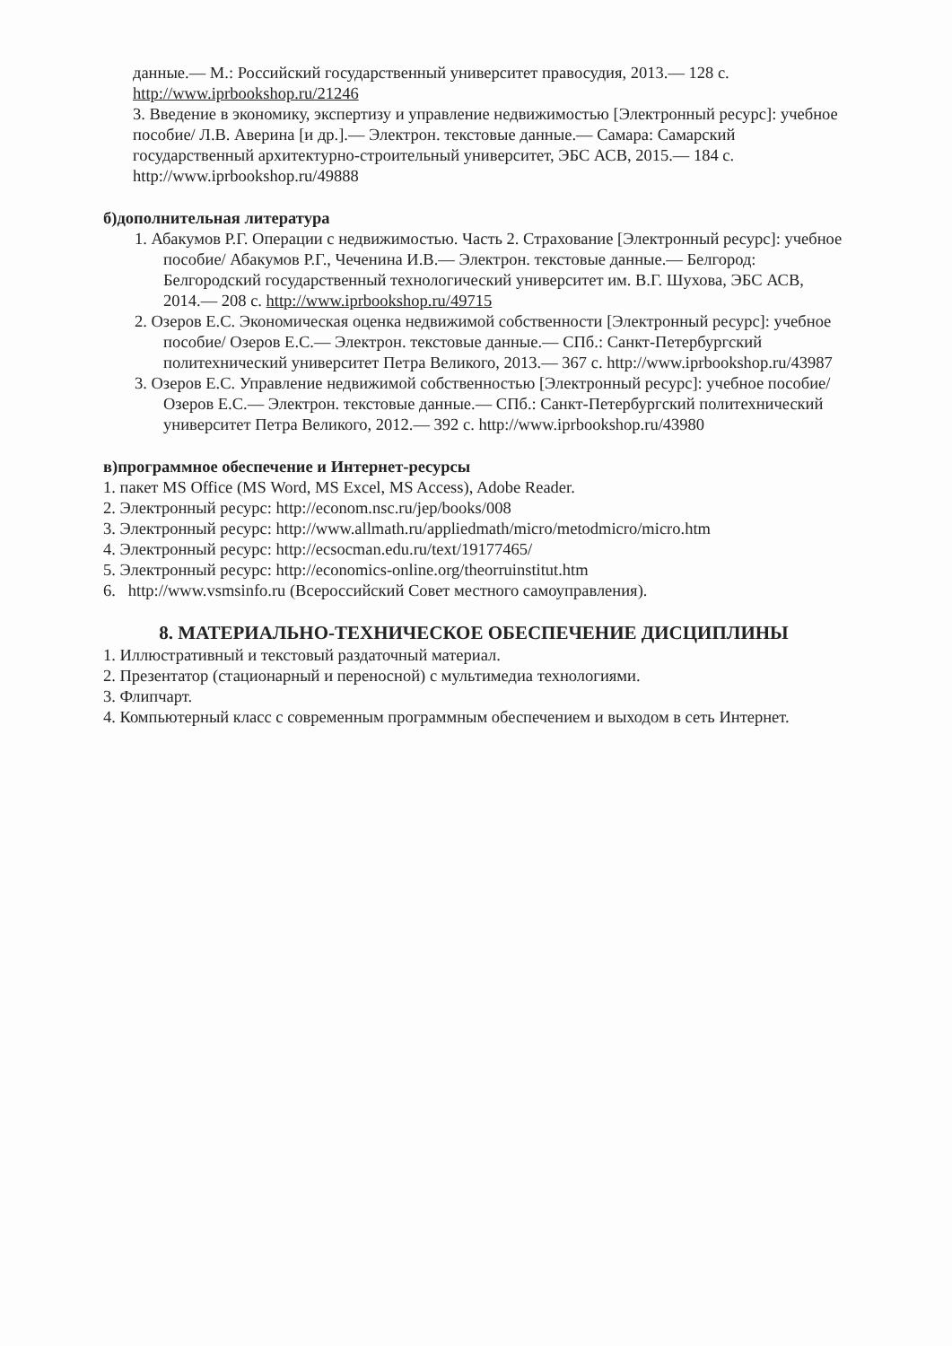данные.— М.: Российский государственный университет правосудия, 2013.— 128 с. http://www.iprbookshop.ru/21246
3. Введение в экономику, экспертизу и управление недвижимостью [Электронный ресурс]: учебное пособие/ Л.В. Аверина [и др.].— Электрон. текстовые данные.— Самара: Самарский государственный архитектурно-строительный университет, ЭБС АСВ, 2015.— 184 с. http://www.iprbookshop.ru/49888
б)дополнительная литература
1. Абакумов Р.Г. Операции с недвижимостью. Часть 2. Страхование [Электронный ресурс]: учебное пособие/ Абакумов Р.Г., Чеченина И.В.— Электрон. текстовые данные.— Белгород: Белгородский государственный технологический университет им. В.Г. Шухова, ЭБС АСВ, 2014.— 208 с. http://www.iprbookshop.ru/49715
2. Озеров Е.С. Экономическая оценка недвижимой собственности [Электронный ресурс]: учебное пособие/ Озеров Е.С.— Электрон. текстовые данные.— СПб.: Санкт-Петербургский политехнический университет Петра Великого, 2013.— 367 с. http://www.iprbookshop.ru/43987
3. Озеров Е.С. Управление недвижимой собственностью [Электронный ресурс]: учебное пособие/ Озеров Е.С.— Электрон. текстовые данные.— СПб.: Санкт-Петербургский политехнический университет Петра Великого, 2012.— 392 с. http://www.iprbookshop.ru/43980
в)программное обеспечение и Интернет-ресурсы
1. пакет MS Office (MS Word, MS Excel, MS Access), Adobe Reader.
2. Электронный ресурс: http://econom.nsc.ru/jep/books/008
3. Электронный ресурс: http://www.allmath.ru/appliedmath/micro/metodmicro/micro.htm
4. Электронный ресурс: http://ecsocman.edu.ru/text/19177465/
5. Электронный ресурс: http://economics-online.org/theorruinstitut.htm
6. http://www.vsmsinfo.ru (Всероссийский Совет местного самоуправления).
8. МАТЕРИАЛЬНО-ТЕХНИЧЕСКОЕ ОБЕСПЕЧЕНИЕ ДИСЦИПЛИНЫ
1. Иллюстративный и текстовый раздаточный материал.
2. Презентатор (стационарный и переносной) с мультимедиа технологиями.
3. Флипчарт.
4. Компьютерный класс с современным программным обеспечением и выходом в сеть Интернет.